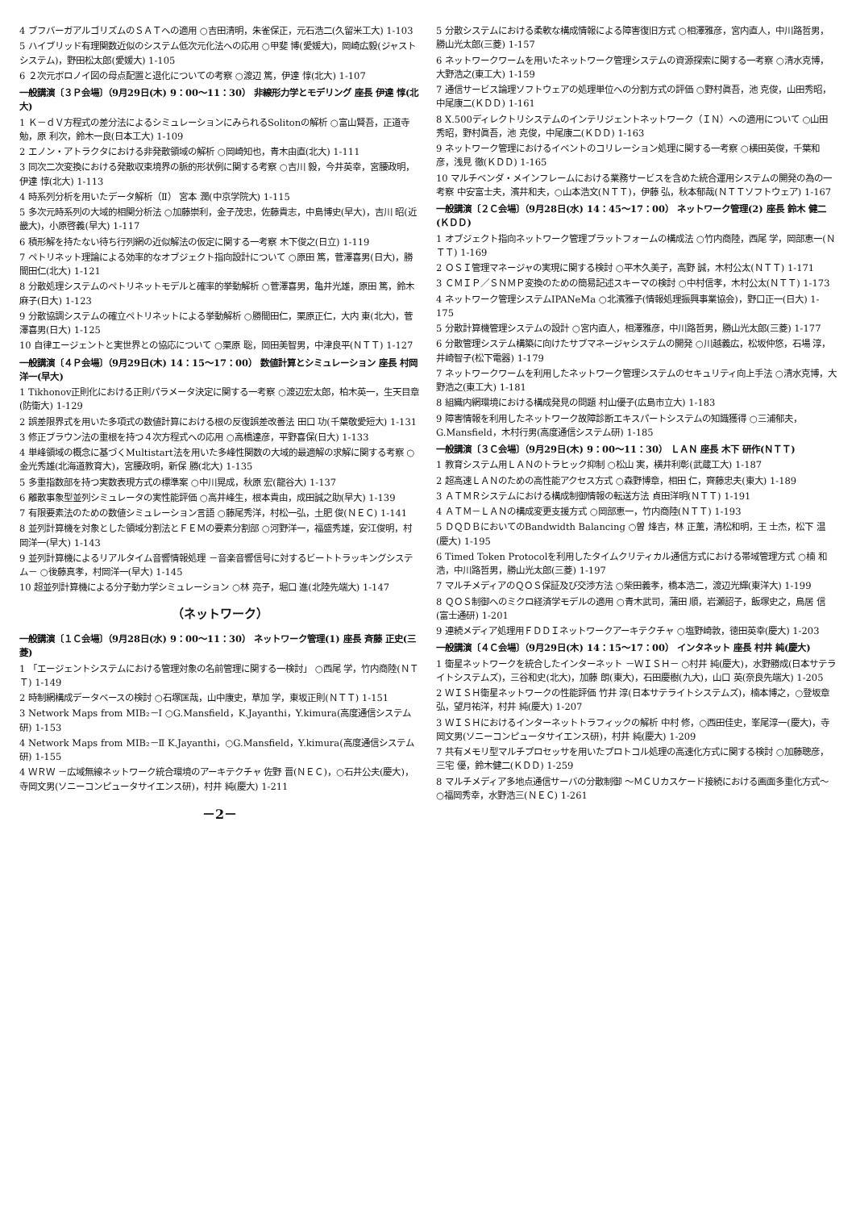4 ブフバーガアルゴリズムのＳＡＴへの適用 ○吉田清明，朱雀保正，元石浩二(久留米工大) 1-103
5 ハイブリッド有理関数近似のシステム低次元化法への応用 ○甲斐 博(愛媛大)，岡崎広毅(ジャストシステム)，野田松太郎(愛媛大) 1-105
6 ２次元ボロノイ図の母点配置と退化についての考察 ○渡辺 篤，伊達 惇(北大) 1-107
一般講演〔３Ｐ会場〕（9月29日(木) 9：00～11：30） 非線形力学とモデリング 座長 伊達 惇(北大)
1 Ｋ－ｄＶ方程式の差分法によるシミュレーションにみられるSolitonの解析 ○富山賢吾，正道寺勉，原 利次，鈴木一良(日本工大) 1-109
2 エノン・アトラクタにおける非発散領域の解析 ○岡崎知也，青木由直(北大) 1-111
3 同次二次変換における発散収束境界の脈的形状例に関する考察 ○吉川 毅，今井英幸，宮腰政明，伊達 惇(北大) 1-113
4 時系列分析を用いたデータ解析（Ⅱ） 宮本 潤(中京学院大) 1-115
5 多次元時系列の大域的相関分析法 ○加藤崇利，金子茂忠，佐藤貴志，中島博史(早大)，吉川 昭(近畿大)，小原啓義(早大) 1-117
6 積形解を持たない待ち行列網の近似解法の仮定に関する一考察 木下俊之(日立) 1-119
7 ペトリネット理論による効率的なオブジェクト指向設計について ○原田 篤，菅澤喜男(日大)，勝間田仁(北大) 1-121
8 分散処理システムのペトリネットモデルと確率的挙動解析 ○菅澤喜男，亀井光雄，原田 篤，鈴木麻子(日大) 1-123
9 分散協調システムの確立ペトリネットによる挙動解析 ○勝間田仁，栗原正仁，大内 東(北大)，菅澤喜男(日大) 1-125
10 自律エージェントと実世界との協応について ○栗原 聡，岡田美智男，中津良平(ＮＴＴ) 1-127
一般講演〔４Ｐ会場〕（9月29日(木) 14：15～17：00） 数値計算とシミュレーション 座長 村岡 洋一(早大)
1 Tikhonov正則化における正則パラメータ決定に関する一考察 ○渡辺宏太郎，柏木英一，生天目章(防衛大) 1-129
2 誤差限界式を用いた多項式の数値計算における根の反復誤差改善法 田口 功(千葉敬愛短大) 1-131
3 修正ブラウン法の重根を持つ４次方程式への応用 ○高橋達彦，平野喜保(日大) 1-133
4 単峰領域の概念に基づくMultistart法を用いた多峰性関数の大域的最適解の求解に関する考察 ○金光秀雄(北海道教育大)，宮腰政明，新保 勝(北大) 1-135
5 多重指数部を持つ実数表現方式の標準案 ○中川晃成，秋原 宏(龍谷大) 1-137
6 離散事象型並列シミュレータの実性能評価 ○高井峰生，根本貴由，成田誠之助(早大) 1-139
7 有限要素法のための数値シミュレーション言語 ○藤尾秀洋，村松一弘，土肥 俊(ＮＥＣ) 1-141
8 並列計算機を対象とした領域分割法とＦＥＭの要素分割部 ○河野洋一，福盛秀雄，安江俊明，村岡洋一(早大) 1-143
9 並列計算機によるリアルタイム音響情報処理 －音楽音響信号に対するビートトラッキングシステム－ ○後藤真孝，村岡洋一(早大) 1-145
10 超並列計算機による分子動力学シミュレーション ○林 亮子，堀口 進(北陸先端大) 1-147
（ネットワーク）
一般講演〔１Ｃ会場〕（9月28日(水) 9：00～11：30） ネットワーク管理(1) 座長 斉藤 正史(三菱)
1 「エージェントシステムにおける管理対象の名前管理に関する一検討」 ○西尾 学，竹内商陸(ＮＴＴ) 1-149
2 時制網構成データベースの検討 ○石塚匡哉，山中康史，草加 学，東坂正則(ＮＴＴ) 1-151
3 Network Maps from MIB₂－Ⅰ ○G.Mansfield，K.Jayanthi，Y.kimura(高度通信システム研) 1-153
4 Network Maps from MIB₂－Ⅱ K.Jayanthi，○G.Mansfield，Y.kimura(高度通信システム研) 1-155
4 ＷＲＷ －広域無線ネットワーク統合環境のアーキテクチャ 佐野 晋(ＮＥＣ)，○石井公夫(慶大)，寺岡文男(ソニーコンピュータサイエンス研)，村井 純(慶大) 1-211
－2－
5 分散システムにおける柔軟な構成情報による障害復旧方式 ○相澤雅彦，宮内直人，中川路哲男，勝山光太郎(三菱) 1-157
6 ネットワークワームを用いたネットワーク管理システムの資源探索に関する一考察 ○清水克博，大野浩之(東工大) 1-159
7 通信サービス論理ソフトウェアの処理単位への分割方式の評価 ○野村眞吾，池 克俊，山田秀昭，中尾康二(ＫＤＤ) 1-161
8 X.500ディレクトリシステムのインテリジェントネットワーク（ＩＮ）への適用について ○山田秀昭，野村眞吾，池 克俊，中尾康二(ＫＤＤ) 1-163
9 ネットワーク管理におけるイベントのコリレーション処理に関する一考察 ○横田英俊，千葉和彦，浅見 徹(ＫＤＤ) 1-165
10 マルチベンダ・メインフレームにおける業務サービスを含めた統合運用システムの開発の為の一考察 中安富士夫，濱井和夫，○山本浩文(ＮＴＴ)，伊藤 弘，秋本郁哉(ＮＴＴソフトウェア) 1-167
一般講演〔２Ｃ会場〕（9月28日(水) 14：45～17：00） ネットワーク管理(2) 座長 鈴木 健二(ＫＤＤ)
1 オブジェクト指向ネットワーク管理プラットフォームの構成法 ○竹内商陸，西尾 学，岡部恵一(ＮＴＴ) 1-169
2 ＯＳＩ管理マネージャの実現に関する検討 ○平木久美子，高野 誠，木村公太(ＮＴＴ) 1-171
3 ＣＭＩＰ／ＳＮＭＰ変換のための簡易記述スキーマの検討 ○中村信孝，木村公太(ＮＴＴ) 1-173
4 ネットワーク管理システムIPANeMa ○北濱雅子(情報処理振興事業協会)，野口正一(日大) 1-175
5 分散計算機管理システムの設計 ○宮内直人，相澤雅彦，中川路哲男，勝山光太郎(三菱) 1-177
6 分散管理システム構築に向けたサブマネージャシステムの開発 ○川越義広，松坂仲悠，石場 淳，井崎智子(松下電器) 1-179
7 ネットワークワームを利用したネットワーク管理システムのセキュリティ向上手法 ○清水克博，大野浩之(東工大) 1-181
8 組織内網環境における構成発見の問題 村山優子(広島市立大) 1-183
9 障害情報を利用したネットワーク故障診断エキスパートシステムの知識獲得 ○三浦郁夫，G.Mansfield，木村行男(高度通信システム研) 1-185
一般講演〔３Ｃ会場〕（9月29日(木) 9：00～11：30） ＬＡＮ 座長 木下 研作(ＮＴＴ)
1 教育システム用ＬＡＮのトラヒック抑制 ○松山 実，横井利彰(武蔵工大) 1-187
2 超高速ＬＡＮのための高性能アクセス方式 ○森野博章，相田 仁，齊藤忠夫(東大) 1-189
3 ＡＴＭＲシステムにおける構成制御情報の転送方法 貞田洋明(ＮＴＴ) 1-191
4 ＡＴＭ－ＬＡＮの構成変更支援方式 ○岡部恵一，竹内商陸(ＮＴＴ) 1-193
5 ＤＱＤＢにおいてのBandwidth Balancing ○曽 烽吉，林 正薫，清松和明，王 士杰，松下 温(慶大) 1-195
6 Timed Token Protocolを利用したタイムクリティカル通信方式における帯域管理方式 ○楠 和浩，中川路哲男，勝山光太郎(三菱) 1-197
7 マルチメディアのＱＯＳ保証及び交渉方法 ○柴田義孝，橋本浩二，渡辺光輝(東洋大) 1-199
8 ＱＯＳ制御へのミクロ経済学モデルの適用 ○青木武司，蒲田 順，岩瀬詔子，飯塚史之，鳥居 信(富士通研) 1-201
9 連続メディア処理用ＦＤＤＩネットワークアーキテクチャ ○塩野崎敦，徳田英幸(慶大) 1-203
一般講演〔４Ｃ会場〕（9月29日(木) 14：15～17：00） インタネット 座長 村井 純(慶大)
1 衛星ネットワークを統合したインターネット －ＷＩＳＨ－ ○村井 純(慶大)，水野勝成(日本サテライトシステムズ)，三谷和史(北大)，加藤 朗(東大)，石田慶樹(九大)，山口 英(奈良先端大) 1-205
2 ＷＩＳＨ衛星ネットワークの性能評価 竹井 淳(日本サテライトシステムズ)，楠本博之，○登坂章弘，望月祐洋，村井 純(慶大) 1-207
3 ＷＩＳＨにおけるインターネットトラフィックの解析 中村 修，○西田佳史，峯尾淳一(慶大)，寺岡文男(ソニーコンピュータサイエンス研)，村井 純(慶大) 1-209
7 共有メモリ型マルチプロセッサを用いたプロトコル処理の高速化方式に関する検討 ○加藤聰彦，三宅 優，鈴木健二(ＫＤＤ) 1-259
8 マルチメディア多地点通信サーバの分散制御 ～ＭＣＵカスケード接続における画面多重化方式～ ○福岡秀幸，水野浩三(ＮＥＣ) 1-261